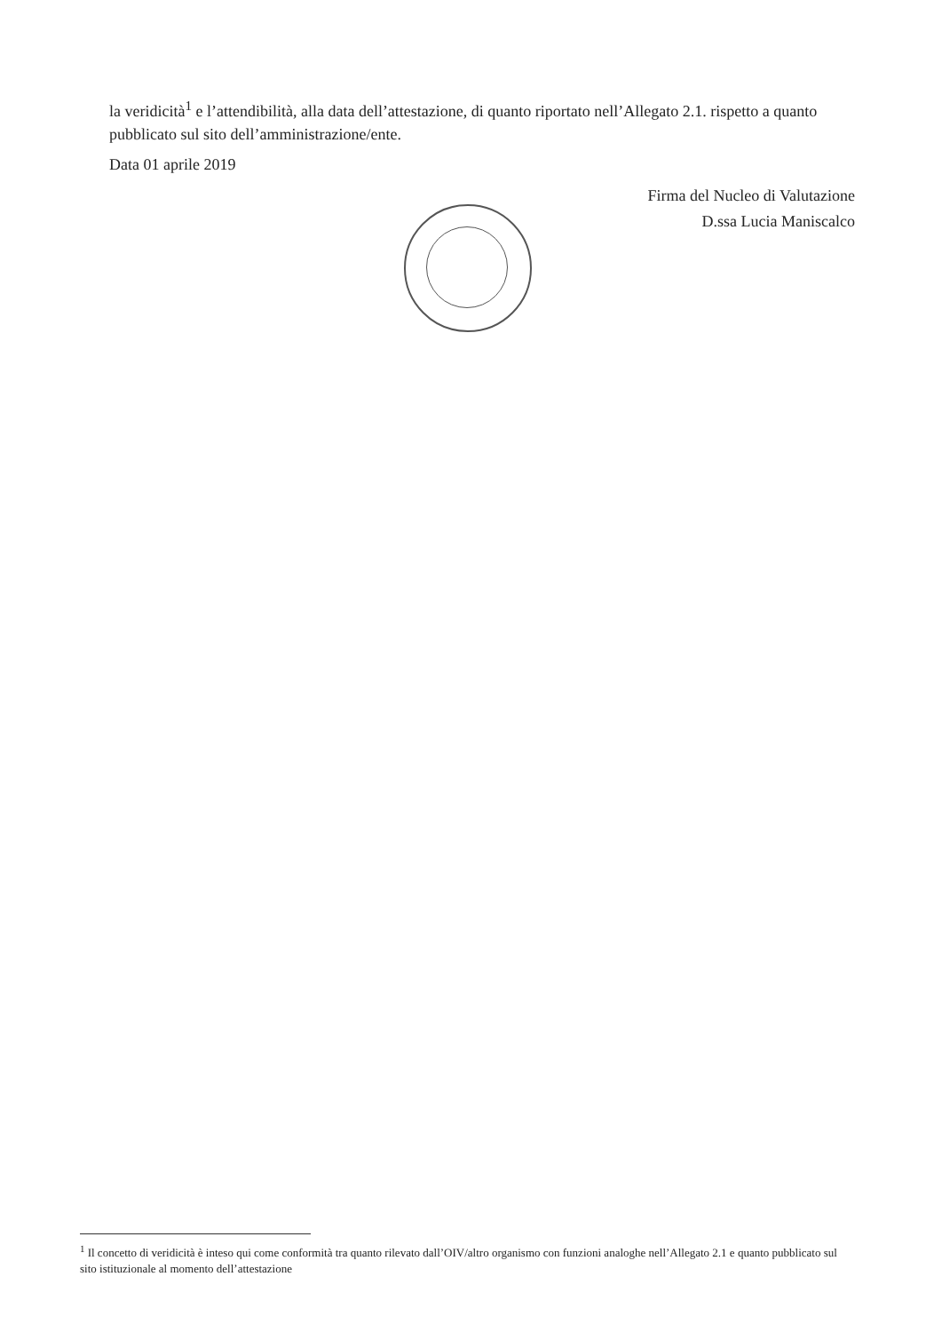la veridicità<sup>1</sup> e l’attendibilità, alla data dell’attestazione, di quanto riportato nell’Allegato 2.1. rispetto a quanto pubblicato sul sito dell’amministrazione/ente.
Data 01 aprile 2019
Firma del Nucleo di Valutazione
D.ssa Lucia Maniscalco
<sup>1</sup> Il concetto di veridicità è inteso qui come conformità tra quanto rilevato dall’OIV/altro organismo con funzioni analoghe nell’Allegato 2.1 e quanto pubblicato sul sito istituzionale al momento dell’attestazione